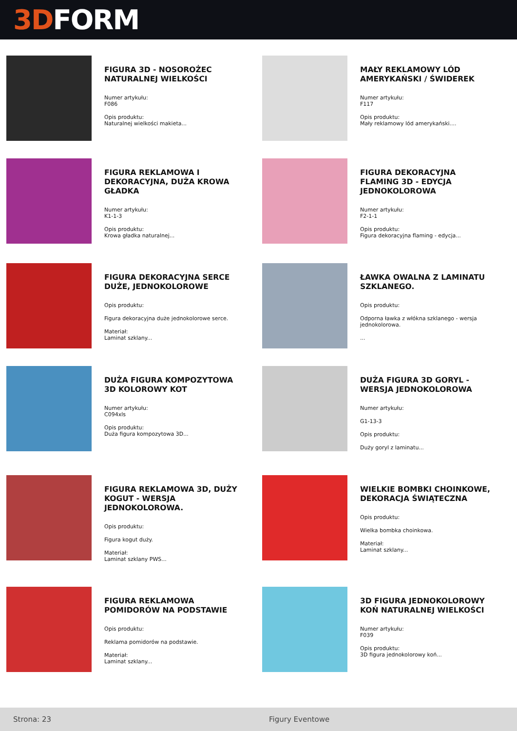3D FORM
FIGURA 3D - NOSOROŻEC NATURALNEJ WIELKOŚCI
Numer artykułu:
F086
Opis produktu:
Naturalnej wielkości makieta...
MAŁY REKLAMOWY LÓD AMERYKAŃSKI / ŚWIDEREK
Numer artykułu:
F117
Opis produktu:
Mały reklamowy lód amerykański....
FIGURA REKLAMOWA I DEKORACYJNA, DUŻA KROWA GŁADKA
Numer artykułu:
K1-1-3
Opis produktu:
Krowa gładka naturalnej...
FIGURA DEKORACYJNA FLAMING 3D - EDYCJA JEDNOKOLOROWA
Numer artykułu:
F2-1-1
Opis produktu:
Figura dekoracyjna flaming - edycja...
FIGURA DEKORACYJNA SERCE DUŻE, JEDNOKOLOROWE
Opis produktu:
Figura dekoracyjna duże jednokolorowe serce.
Materiał:
Laminat szklany...
ŁAWKA OWALNA Z LAMINATU SZKLANEGO.
Opis produktu:
Odporna ławka z włókna szklanego - wersja jednokolorowa.
...
DUŻA FIGURA KOMPOZYTOWA 3D KOLOROWY KOT
Numer artykułu:
C094xls
Opis produktu:
Duża figura kompozytowa 3D...
DUŻA FIGURA 3D GORYL - WERSJA JEDNOKOLOROWA
Numer artykułu:
G1-13-3
Opis produktu:
Duży goryl z laminatu...
FIGURA REKLAMOWA 3D, DUŻY KOGUT - WERSJA JEDNOKOLOROWA.
Opis produktu:
Figura kogut duży.
Materiał:
Laminat szklany PWS...
WIELKIE BOMBKI CHOINKOWE, DEKORACJA ŚWIĄTECZNA
Opis produktu:
Wielka bombka choinkowa.
Materiał:
Laminat szklany...
FIGURA REKLAMOWA POMIDORÓW NA PODSTAWIE
Opis produktu:
Reklama pomidorów na podstawie.
Materiał:
Laminat szklany...
3D FIGURA JEDNOKOLOROWY KOŃ NATURALNEJ WIELKOŚCI
Numer artykułu:
F039
Opis produktu:
3D figura jednokolorowy koń...
Strona: 23 Figury Eventowe